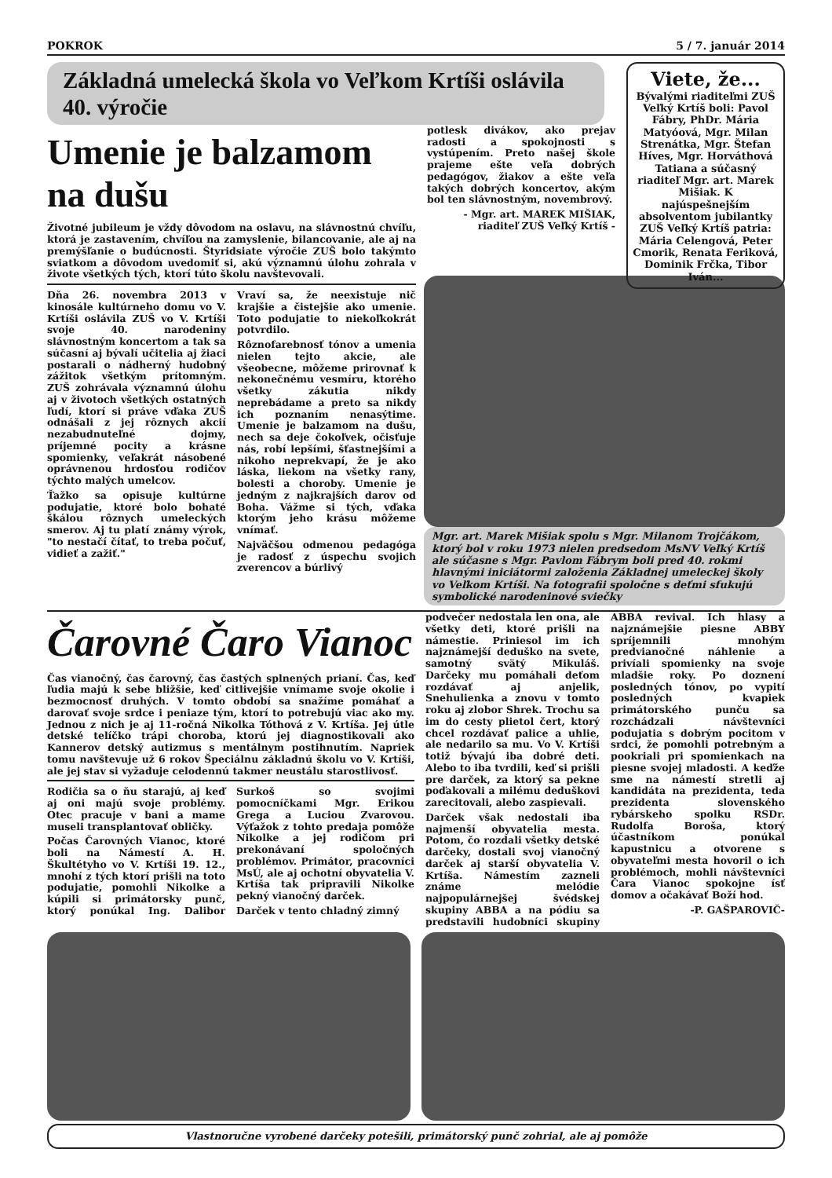POKROK 5 / 7. január 2014
Základná umelecká škola vo Veľkom Krtíši oslávila 40. výročie
Umenie je balzamom na dušu
Životné jubileum je vždy dôvodom na oslavu, na slávnostnú chvíľu, ktorá je zastavením, chvíľou na zamyslenie, bilancovanie, ale aj na premýšľanie o budúcnosti. Štyridsiate výročie ZUŠ bolo takýmto sviatkom a dôvodom uvedomiť si, akú významnú úlohu zohrala v živote všetkých tých, ktorí túto školu navštevovali.
Dňa 26. novembra 2013 v kinosále kultúrneho domu vo V. Krtíši oslávila ZUŠ vo V. Krtíši svoje 40. narodeniny slávnostným koncertom a tak sa súčasní aj bývalí učitelia aj žiaci postarali o nádherný hudobný zážitok všetkým prítomným. ZUŠ zohrávala významnú úlohu aj v životoch všetkých ostatných ľudí, ktorí si práve vďaka ZUŠ odnášali z jej rôznych akcií nezabudnuteľné dojmy, príjemné pocity a krásne spomienky, veľakrát násobené oprávnenou hrdosťou rodičov týchto malých umelcov.
Ťažko sa opisuje kultúrne podujatie, ktoré bolo bohaté škálou rôznych umeleckých smerov. Aj tu platí známy výrok, "to nestačí čítať, to treba počuť, vidieť a zažiť."
Vraví sa, že neexistuje nič krajšie a čistejšie ako umenie. Toto podujatie to niekoľkokrát potvrdilo.
Rôznofarebnosť tónov a umenia nielen tejto akcie, ale všeobecne, môžeme prirovnať k nekonečnému vesmíru, ktorého všetky zákutia nikdy neprebádame a preto sa nikdy ich poznaním nenasýtime. Umenie je balzamom na dušu, nech sa deje čokoľvek, očisťuje nás, robí lepšími, šťastnejšími a nikoho neprekvapí, že je ako láska, liekom na všetky rany, bolesti a choroby. Umenie je jedným z najkrajších darov od Boha. Vážme si tých, vďaka ktorým jeho krásu môžeme vnímať.
Najväčšou odmenou pedagóga je radosť z úspechu svojich zverencov a búrlivý
potlesk divákov, ako prejav radosti a spokojnosti s vystúpením. Preto našej škole prajeme ešte veľa dobrých pedagógov, žiakov a ešte veľa takých dobrých koncertov, akým bol ten slávnostným, novembrový.
- Mgr. art. MAREK MIŠIAK, riaditeľ ZUŠ Veľký Krtíš -
Viete, že...
Bývalými riaditeľmi ZUŠ Veľký Krtíš boli: Pavol Fábry, PhDr. Mária Matyóová, Mgr. Milan Strenátka, Mgr. Štefan Híves, Mgr. Horváthová Tatiana a súčasný riaditeľ Mgr. art. Marek Mišiak. K najúspešnejším absolventom jubilantky ZUŠ Veľký Krtíš patria: Mária Celengová, Peter Cmorik, Renata Feriková, Dominik Frčka, Tibor Iván...
Mgr. art. Marek Mišiak spolu s Mgr. Milanom Trojčákom, ktorý bol v roku 1973 nielen predsedom MsNV Veľký Krtíš ale súčasne s Mgr. Pavlom Fábrym boli pred 40. rokmi hlavnými iniciátormi založenia Základnej umeleckej školy vo Veľkom Krtíši. Na fotografii spoločne s deťmi sfukujú symbolické narodeninové sviečky
Čarovné Čaro Vianoc
Čas vianočný, čas čarovný, čas častých splnených prianí. Čas, keď ľudia majú k sebe bližšie, keď citlivejšie vnímame svoje okolie i bezmocnosť druhých. V tomto období sa snažíme pomáhať a darovať svoje srdce i peniaze tým, ktorí to potrebujú viac ako my. Jednou z nich je aj 11-ročná Nikolka Tóthová z V. Krtíša. Jej útle detské telíčko trápi choroba, ktorú jej diagnostikovali ako Kannerov detský autizmus s mentálnym postihnutím. Napriek tomu navštevuje už 6 rokov Špeciálnu základnú školu vo V. Krtíši, ale jej stav si vyžaduje celodennú takmer neustálu starostlivosť.
Rodičia sa o ňu starajú, aj keď aj oni majú svoje problémy. Otec pracuje v bani a mame museli transplantovať obličky.
Počas Čarovných Vianoc, ktoré boli na Námestí A. H. Škultétyho vo V. Krtíši 19. 12., mnohí z tých ktorí prišli na toto podujatie, pomohli Nikolke a kúpili si primátorsky punč, ktorý ponúkal Ing. Dalibor Surkoš so svojimi pomocníčkami Mgr. Erikou Grega a Luciou Zvarovou. Výťažok z tohto predaja pomôže Nikolke a jej rodičom pri prekonávaní spoločných problémov. Primátor, pracovníci MsÚ, ale aj ochotní obyvatelia V. Krtíša tak pripravili Nikolke pekný vianočný darček.
Darček v tento chladný zimný
podvečer nedostala len ona, ale všetky deti, ktoré prišli na námestie. Priniesol im ich najznámejší deduško na svete, samotný svätý Mikuláš. Darčeky mu pomáhali deťom rozdávať aj anjelik, Snehulienka a znovu v tomto roku aj zlobor Shrek. Trochu sa im do cesty plietol čert, ktorý chcel rozdávať palice a uhlie, ale nedarilo sa mu. Vo V. Krtíši totiž bývajú iba dobré deti. Alebo to iba tvrdili, keď si prišli pre darček, za ktorý sa pekne poďakovali a milému deduškovi zarecitovali, alebo zaspievali.
Darček však nedostali iba najmenší obyvatelia mesta. Potom, čo rozdali všetky detské darčeky, dostali svoj vianočný darček aj starší obyvatelia V. Krtíša. Námestím zazneli známe melódie najpopulárnejšej švédskej skupiny ABBA a na pódiu sa predstavili hudobníci skupiny ABBA revival. Ich hlasy a najznámejšie piesne ABBY spríjemnili mnohým predvianočné náhlenie a privíali spomienky na svoje mladšie roky. Po doznení posledných tónov, po vypití posledných kvapiek primátorského punču sa rozchádzali návštevníci podujatia s dobrým pocitom v srdci, že pomohli potrebným a pookriali pri spomienkach na piesne svojej mladosti. A keďže sme na námestí stretli aj kandidáta na prezidenta, teda prezidenta slovenského rybárskeho spolku RSDr. Rudolfa Boroša, ktorý účastníkom ponúkal kapustnicu a otvorene s obyvateľmi mesta hovoril o ich problémoch, mohli návštevníci Čara Vianoc spokojne ísť domov a očakávať Boží hod.
-P. GAŠPAROVIČ-
Vlastnoručne vyrobené darčeky potešili, primátorský punč zohrial, ale aj pomôže